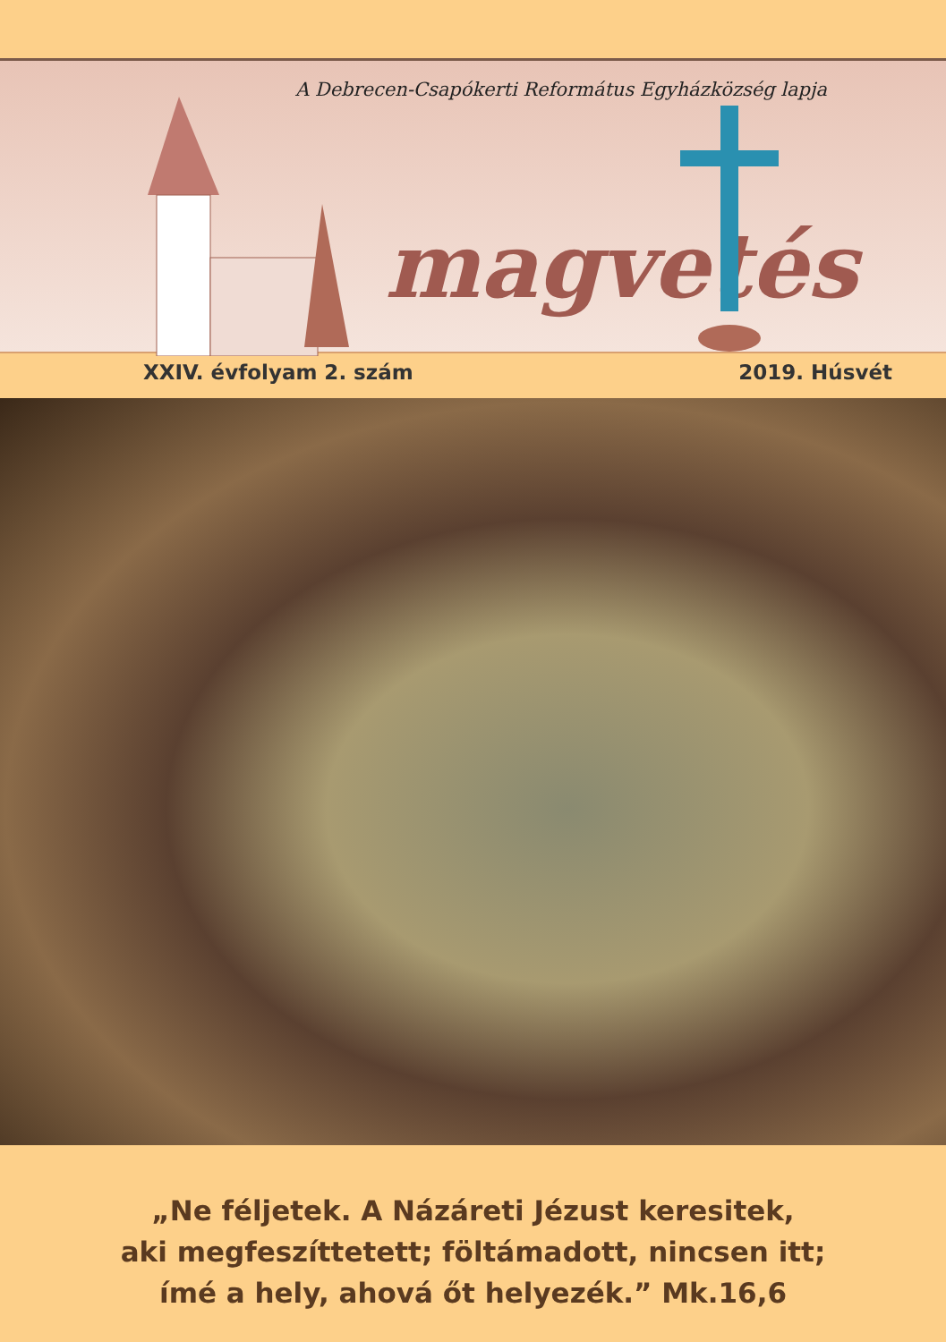A Debrecen-Csapókerti Református Egyházközség lapja
magvetés
XXIV. évfolyam 2. szám 2019. Húsvét
„Ne féljetek. A Názáreti Jézust keresitek,
aki megfeszíttetett; föltámadott, nincsen itt;
ímé a hely, ahová őt helyezék.” Mk.16,6